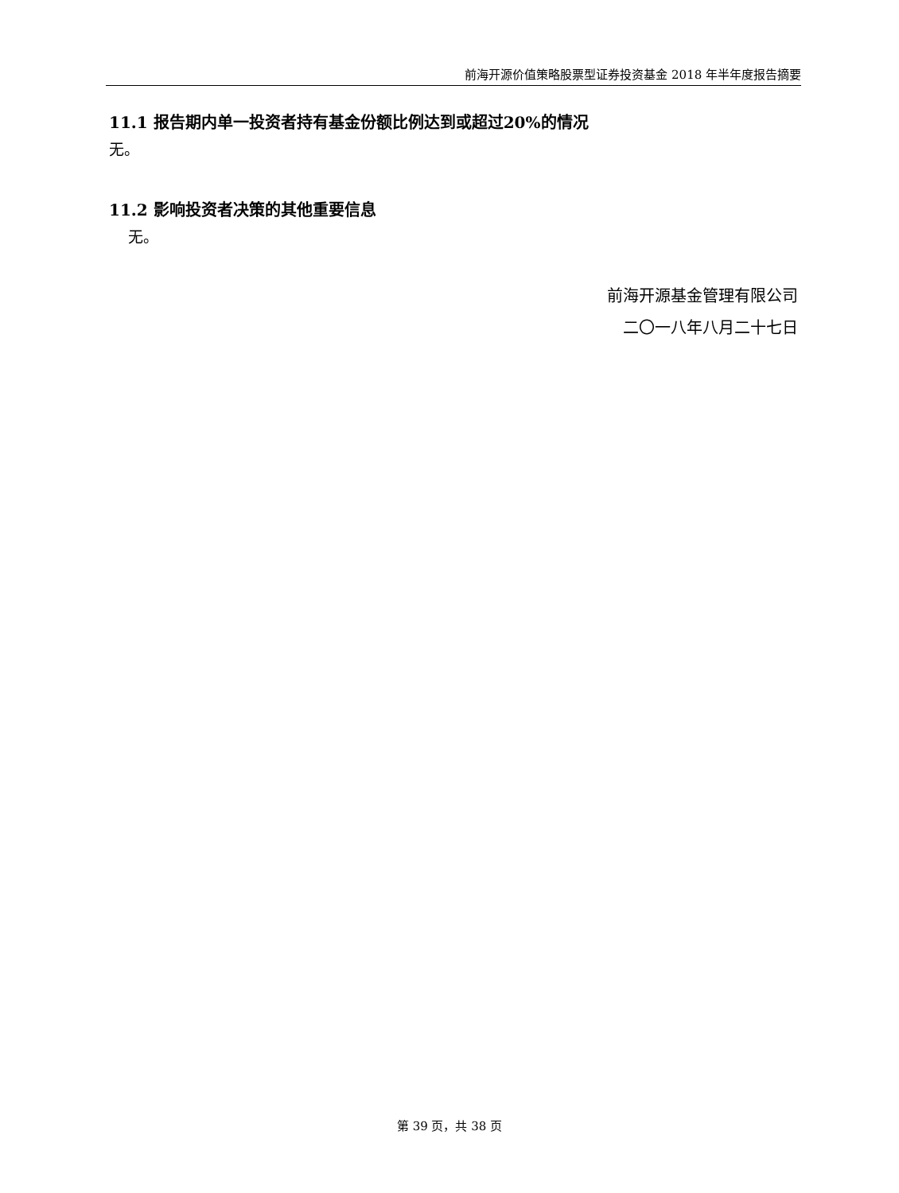前海开源价值策略股票型证券投资基金 2018 年半年度报告摘要
11.1 报告期内单一投资者持有基金份额比例达到或超过20%的情况
无。
11.2 影响投资者决策的其他重要信息
无。
前海开源基金管理有限公司
二〇一八年八月二十七日
第 39 页，共 38 页